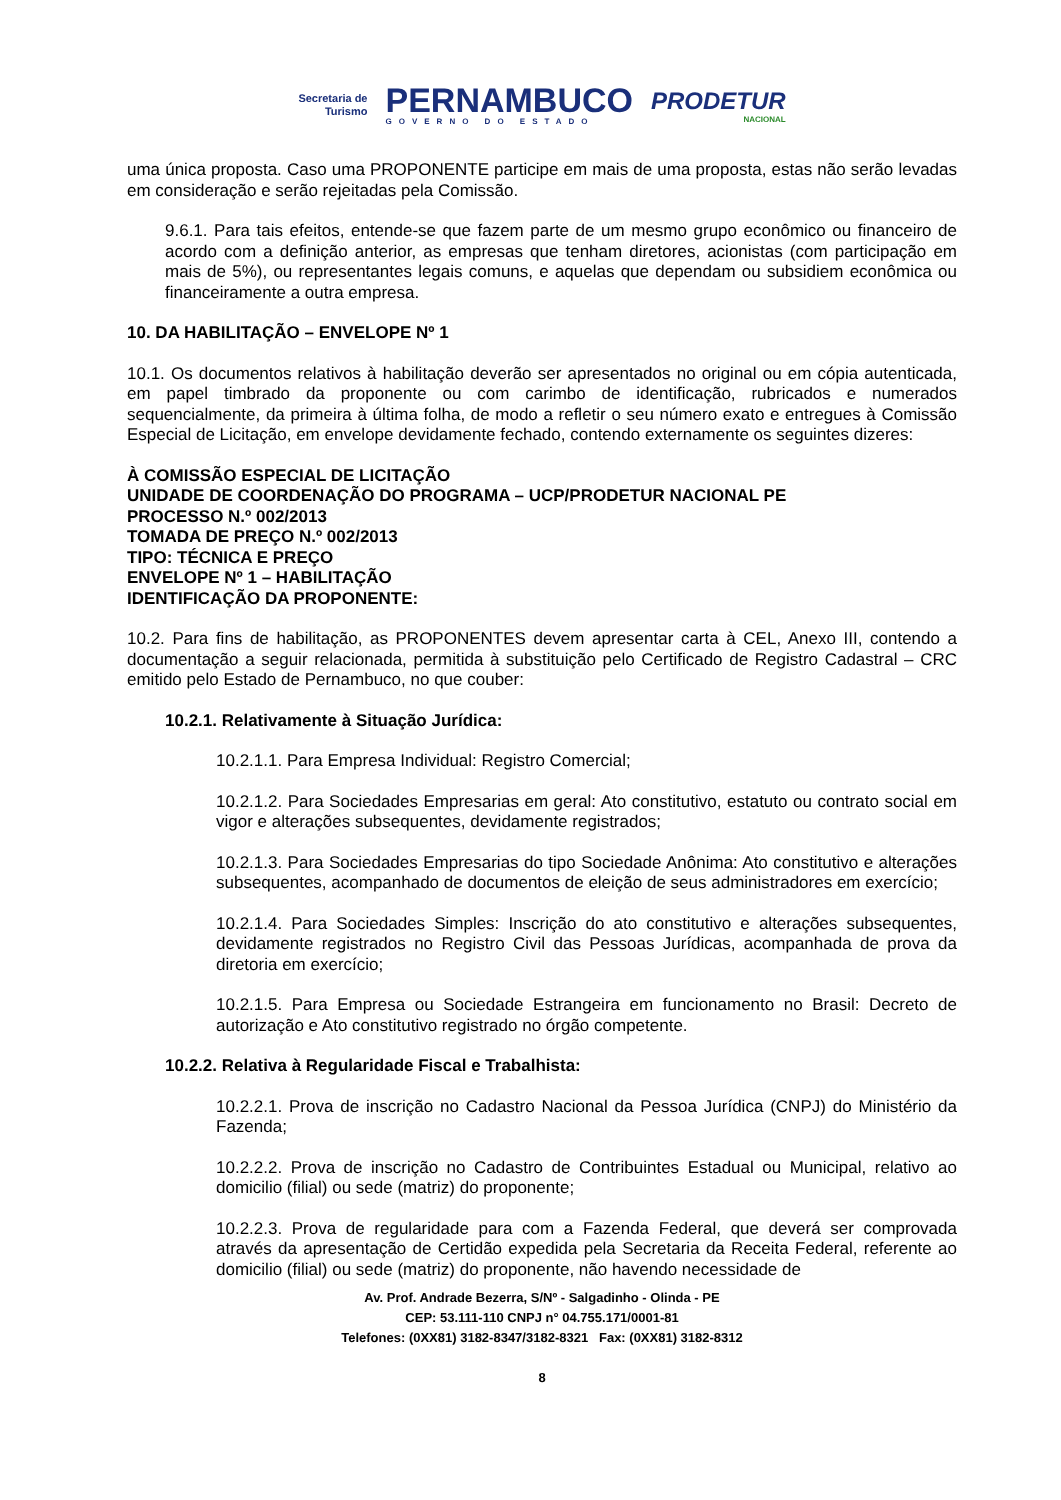Secretaria de
Turismo
PERNAMBUCO
GOVERNO DO ESTADO
PRODETUR
NACIONAL
uma única proposta. Caso uma PROPONENTE participe em mais de uma proposta, estas não serão levadas em consideração e serão rejeitadas pela Comissão.
9.6.1. Para tais efeitos, entende-se que fazem parte de um mesmo grupo econômico ou financeiro de acordo com a definição anterior, as empresas que tenham diretores, acionistas (com participação em mais de 5%), ou representantes legais comuns, e aquelas que dependam ou subsidiem econômica ou financeiramente a outra empresa.
10. DA HABILITAÇÃO – ENVELOPE Nº 1
10.1. Os documentos relativos à habilitação deverão ser apresentados no original ou em cópia autenticada, em papel timbrado da proponente ou com carimbo de identificação, rubricados e numerados sequencialmente, da primeira à última folha, de modo a refletir o seu número exato e entregues à Comissão Especial de Licitação, em envelope devidamente fechado, contendo externamente os seguintes dizeres:
À COMISSÃO ESPECIAL DE LICITAÇÃO
UNIDADE DE COORDENAÇÃO DO PROGRAMA – UCP/PRODETUR NACIONAL PE
PROCESSO N.º 002/2013
TOMADA DE PREÇO N.º 002/2013
TIPO: TÉCNICA E PREÇO
ENVELOPE Nº 1 – HABILITAÇÃO
IDENTIFICAÇÃO DA PROPONENTE:
10.2. Para fins de habilitação, as PROPONENTES devem apresentar carta à CEL, Anexo III, contendo a documentação a seguir relacionada, permitida à substituição pelo Certificado de Registro Cadastral – CRC emitido pelo Estado de Pernambuco, no que couber:
10.2.1. Relativamente à Situação Jurídica:
10.2.1.1. Para Empresa Individual: Registro Comercial;
10.2.1.2. Para Sociedades Empresarias em geral: Ato constitutivo, estatuto ou contrato social em vigor e alterações subsequentes, devidamente registrados;
10.2.1.3. Para Sociedades Empresarias do tipo Sociedade Anônima: Ato constitutivo e alterações subsequentes, acompanhado de documentos de eleição de seus administradores em exercício;
10.2.1.4. Para Sociedades Simples: Inscrição do ato constitutivo e alterações subsequentes, devidamente registrados no Registro Civil das Pessoas Jurídicas, acompanhada de prova da diretoria em exercício;
10.2.1.5. Para Empresa ou Sociedade Estrangeira em funcionamento no Brasil: Decreto de autorização e Ato constitutivo registrado no órgão competente.
10.2.2. Relativa à Regularidade Fiscal e Trabalhista:
10.2.2.1. Prova de inscrição no Cadastro Nacional da Pessoa Jurídica (CNPJ) do Ministério da Fazenda;
10.2.2.2. Prova de inscrição no Cadastro de Contribuintes Estadual ou Municipal, relativo ao domicilio (filial) ou sede (matriz) do proponente;
10.2.2.3. Prova de regularidade para com a Fazenda Federal, que deverá ser comprovada através da apresentação de Certidão expedida pela Secretaria da Receita Federal, referente ao domicilio (filial) ou sede (matriz) do proponente, não havendo necessidade de
Av. Prof. Andrade Bezerra, S/Nº - Salgadinho - Olinda - PE
CEP: 53.111-110 CNPJ n° 04.755.171/0001-81
Telefones: (0XX81) 3182-8347/3182-8321 Fax: (0XX81) 3182-8312
8